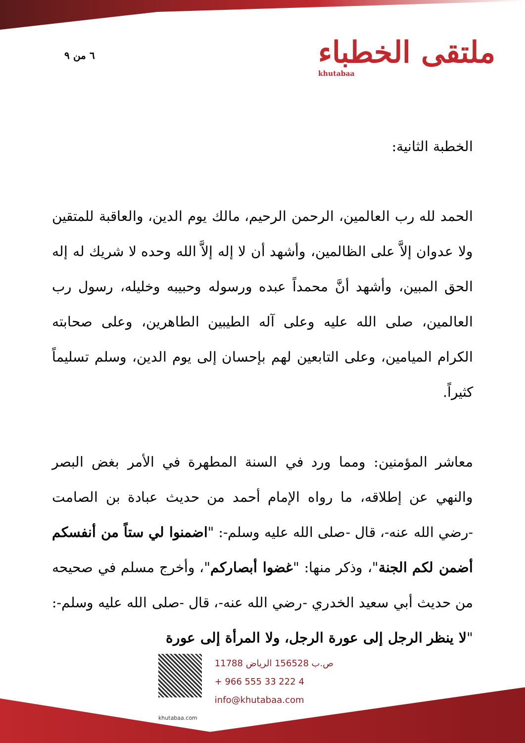٦ من ٩ ملتقى الخطباء
khutabaa
الخطبة الثانية:
الحمد لله رب العالمين، الرحمن الرحيم، مالك يوم الدين، والعاقبة للمتقين ولا عدوان إلاَّ على الظالمين، وأشهد أن لا إله إلاَّ الله وحده لا شريك له إله الحق المبين، وأشهد أنَّ محمداً عبده ورسوله وحبيبه وخليله، رسول رب العالمين، صلى الله عليه وعلى آله الطيبين الطاهرين، وعلى صحابته الكرام الميامين، وعلى التابعين لهم بإحسان إلى يوم الدين، وسلم تسليماً كثيراً.
معاشر المؤمنين: ومما ورد في السنة المطهرة في الأمر بغض البصر والنهي عن إطلاقه، ما رواه الإمام أحمد من حديث عبادة بن الصامت -رضي الله عنه-، قال -صلى الله عليه وسلم-: "اضمنوا لي ستاً من أنفسكم أضمن لكم الجنة"، وذكر منها: "غضوا أبصاركم"، وأخرج مسلم في صحيحه من حديث أبي سعيد الخدري -رضي الله عنه-، قال -صلى الله عليه وسلم-: "لا ينظر الرجل إلى عورة الرجل، ولا المرأة إلى عورة
ص.ب 156528 الرياض 11788
+ 966 555 33 222 4
info@khutabaa.com
khutabaa.com